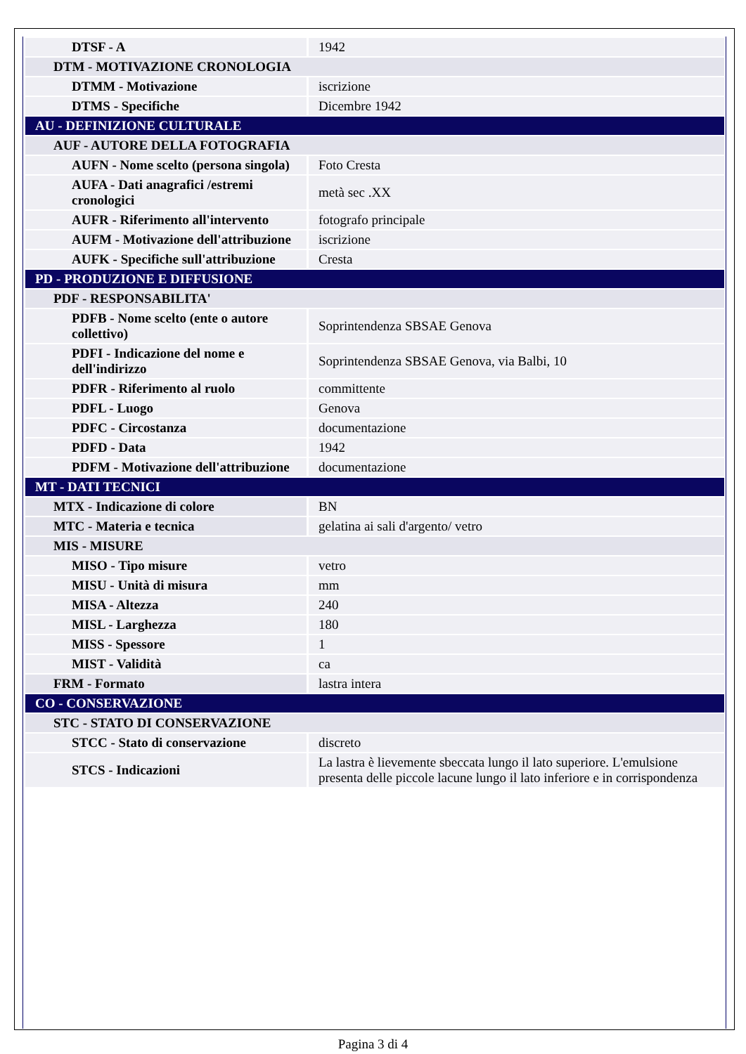| DTSF - A | 1942 |
| DTM - MOTIVAZIONE CRONOLOGIA | |
| DTMM - Motivazione | iscrizione |
| DTMS - Specifiche | Dicembre 1942 |
| AU - DEFINIZIONE CULTURALE | |
| AUF - AUTORE DELLA FOTOGRAFIA | |
| AUFN - Nome scelto (persona singola) | Foto Cresta |
| AUFA - Dati anagrafici /estremi cronologici | metà sec .XX |
| AUFR - Riferimento all'intervento | fotografo principale |
| AUFM - Motivazione dell'attribuzione | iscrizione |
| AUFK - Specifiche sull'attribuzione | Cresta |
| PD - PRODUZIONE E DIFFUSIONE | |
| PDF - RESPONSABILITA' | |
| PDFB - Nome scelto (ente o autore collettivo) | Soprintendenza SBSAE Genova |
| PDFI - Indicazione del nome e dell'indirizzo | Soprintendenza SBSAE Genova, via Balbi, 10 |
| PDFR - Riferimento al ruolo | committente |
| PDFL - Luogo | Genova |
| PDFC - Circostanza | documentazione |
| PDFD - Data | 1942 |
| PDFM - Motivazione dell'attribuzione | documentazione |
| MT - DATI TECNICI | |
| MTX - Indicazione di colore | BN |
| MTC - Materia e tecnica | gelatina ai sali d'argento/ vetro |
| MIS - MISURE | |
| MISO - Tipo misure | vetro |
| MISU - Unità di misura | mm |
| MISA - Altezza | 240 |
| MISL - Larghezza | 180 |
| MISS - Spessore | 1 |
| MIST - Validità | ca |
| FRM - Formato | lastra intera |
| CO - CONSERVAZIONE | |
| STC - STATO DI CONSERVAZIONE | |
| STCC - Stato di conservazione | discreto |
| STCS - Indicazioni | La lastra è lievemente sbeccata lungo il lato superiore. L'emulsione presenta delle piccole lacune lungo il lato inferiore e in corrispondenza |
Pagina 3 di 4